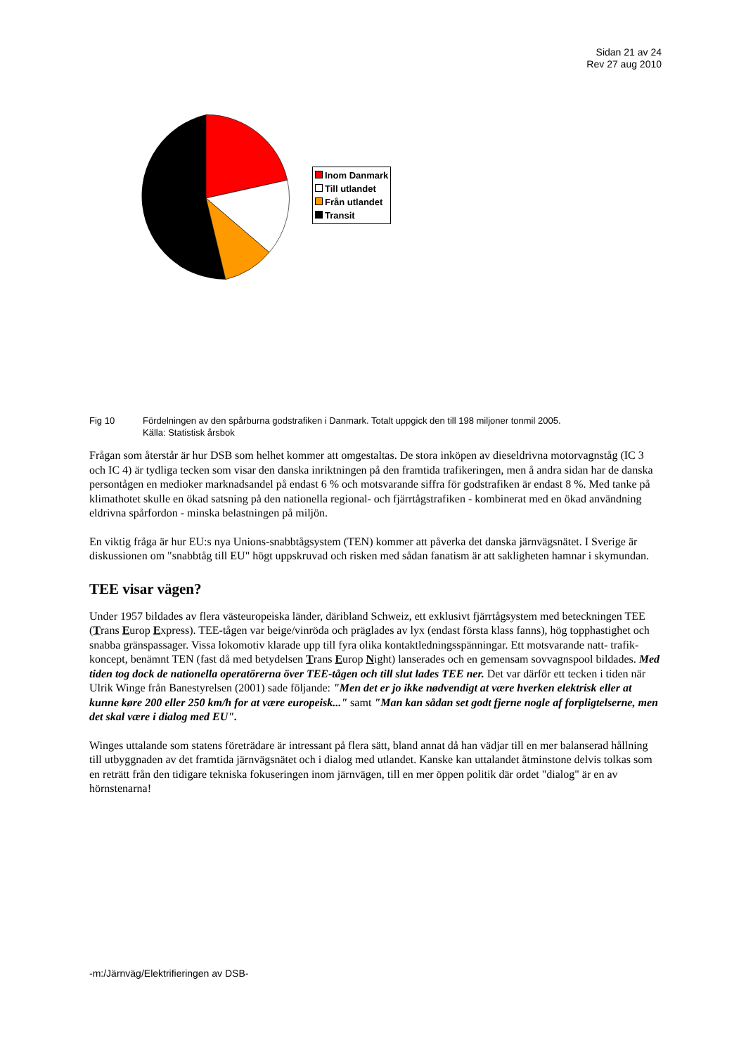Sidan 21 av 24
Rev 27 aug 2010
Inom Danmark
Till utlandet
Från utlandet
Transit
Fig 10 Fördelningen av den spårburna godstrafiken i Danmark. Totalt uppgick den till 198 miljoner tonmil 2005.
Källa: Statistisk årsbok
Frågan som återstår är hur DSB som helhet kommer att omgestaltas. De stora inköpen av dieseldrivna motorvagnståg (IC 3 och IC 4) är tydliga tecken som visar den danska inriktningen på den framtida trafikeringen, men å andra sidan har de danska persontågen en medioker marknadsandel på endast 6 % och motsvarande siffra för godstrafiken är endast 8 %. Med tanke på klimathotet skulle en ökad satsning på den nationella regional- och fjärrtågstrafiken - kombinerat med en ökad användning eldrivna spårfordon - minska belastningen på miljön.
En viktig fråga är hur EU:s nya Unions-snabbtågsystem (TEN) kommer att påverka det danska järnvägsnätet. I Sverige är diskussionen om "snabbtåg till EU" högt uppskruvad och risken med sådan fanatism är att sakligheten hamnar i skymundan.
TEE visar vägen?
Under 1957 bildades av flera västeuropeiska länder, däribland Schweiz, ett exklusivt fjärrtågsystem med beteckningen TEE (Trans Europ Express). TEE-tågen var beige/vinröda och präglades av lyx (endast första klass fanns), hög topphastighet och snabba gränspassager. Vissa lokomotiv klarade upp till fyra olika kontaktledningsspänningar. Ett motsvarande natt- trafik- koncept, benämnt TEN (fast då med betydelsen Trans Europ Night) lanserades och en gemensam sovvagnspool bildades. Med tiden tog dock de nationella operatörerna över TEE-tågen och till slut lades TEE ner. Det var därför ett tecken i tiden när Ulrik Winge från Banestyrelsen (2001) sade följande: "Men det er jo ikke nødvendigt at være hverken elektrisk eller at kunne køre 200 eller 250 km/h for at være europeisk..." samt "Man kan sådan set godt fjerne nogle af forpligtelserne, men det skal være i dialog med EU".
Winges uttalande som statens företrädare är intressant på flera sätt, bland annat då han vädjar till en mer balanserad hållning till utbyggnaden av det framtida järnvägsnätet och i dialog med utlandet. Kanske kan uttalandet åtminstone delvis tolkas som en reträtt från den tidigare tekniska fokuseringen inom järnvägen, till en mer öppen politik där ordet "dialog" är en av hörnstenarna!
-m:/Järnväg/Elektrifieringen av DSB-